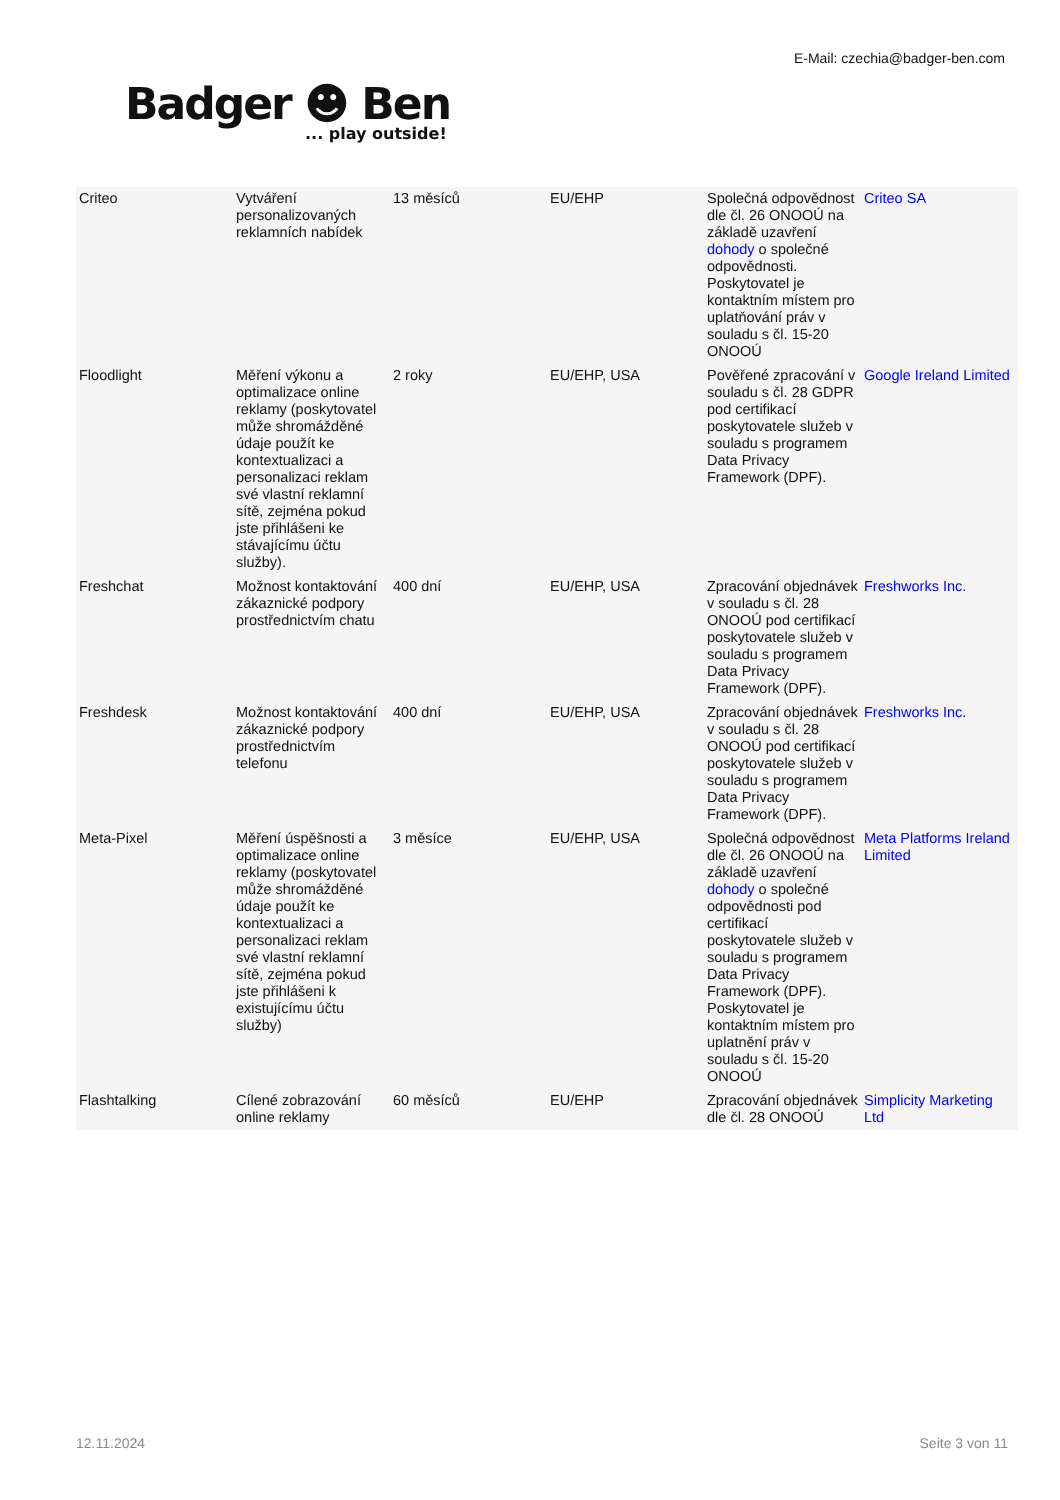E-Mail: czechia@badger-ben.com
Badger ☻ Ben... play outside!
| Criteo | Vytváření personalizovaných reklamních nabídek | 13 měsíců | EU/EHP | Společná odpovědnost dle čl. 26 ONOOÚ na základě uzavření dohody o společné odpovědnosti. Poskytovatel je kontaktním místem pro uplatňování práv v souladu s čl. 15-20 ONOOÚ | Criteo SA |
| Floodlight | Měření výkonu a optimalizace online reklamy (poskytovatel může shromážděné údaje použít ke kontextualizaci a personalizaci reklam své vlastní reklamní sítě, zejména pokud jste přihlášeni ke stávajícímu účtu služby). | 2 roky | EU/EHP, USA | Pověřené zpracování v souladu s čl. 28 GDPR pod certifikací poskytovatele služeb v souladu s programem Data Privacy Framework (DPF). | Google Ireland Limited |
| Freshchat | Možnost kontaktování zákaznické podpory prostřednictvím chatu | 400 dní | EU/EHP, USA | Zpracování objednávek v souladu s čl. 28 ONOOÚ pod certifikací poskytovatele služeb v souladu s programem Data Privacy Framework (DPF). | Freshworks Inc. |
| Freshdesk | Možnost kontaktování zákaznické podpory prostřednictvím telefonu | 400 dní | EU/EHP, USA | Zpracování objednávek v souladu s čl. 28 ONOOÚ pod certifikací poskytovatele služeb v souladu s programem Data Privacy Framework (DPF). | Freshworks Inc. |
| Meta-Pixel | Měření úspěšnosti a optimalizace online reklamy (poskytovatel může shromážděné údaje použít ke kontextualizaci a personalizaci reklam své vlastní reklamní sítě, zejména pokud jste přihlášeni k existujícímu účtu služby) | 3 měsíce | EU/EHP, USA | Společná odpovědnost dle čl. 26 ONOOÚ na základě uzavření dohody o společné odpovědnosti pod certifikací poskytovatele služeb v souladu s programem Data Privacy Framework (DPF). Poskytovatel je kontaktním místem pro uplatnění práv v souladu s čl. 15-20 ONOOÚ | Meta Platforms Ireland Limited |
| Flashtalking | Cílené zobrazování online reklamy | 60 měsíců | EU/EHP | Zpracování objednávek dle čl. 28 ONOOÚ | Simplicity Marketing Ltd |
12.11.2024 Seite 3 von 11